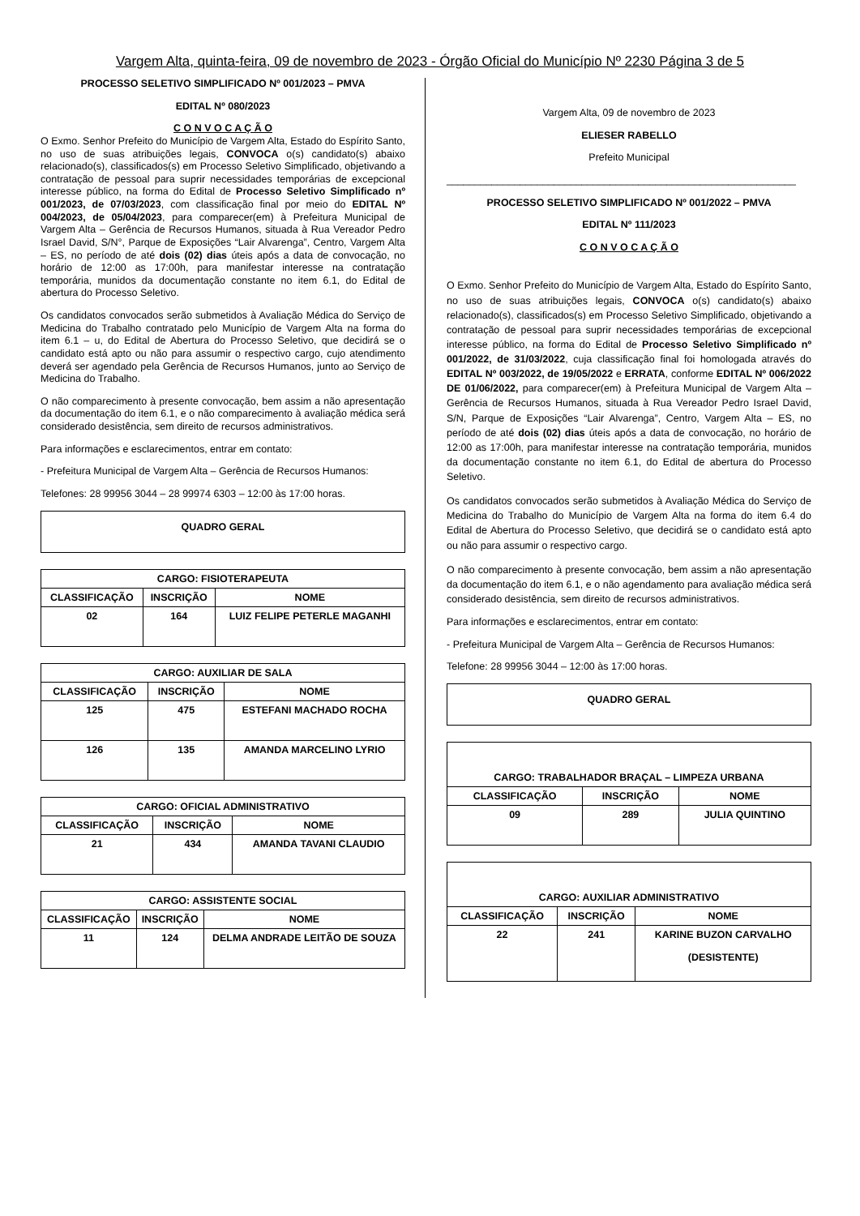Vargem Alta, quinta-feira, 09 de novembro de 2023 - Órgão Oficial do Município Nº 2230 Página 3 de 5
PROCESSO SELETIVO SIMPLIFICADO Nº 001/2023 – PMVA
EDITAL Nº 080/2023
C O N V O C A Ç Ã O
O Exmo. Senhor Prefeito do Município de Vargem Alta, Estado do Espírito Santo, no uso de suas atribuições legais, CONVOCA o(s) candidato(s) abaixo relacionado(s), classificados(s) em Processo Seletivo Simplificado, objetivando a contratação de pessoal para suprir necessidades temporárias de excepcional interesse público, na forma do Edital de Processo Seletivo Simplificado nº 001/2023, de 07/03/2023, com classificação final por meio do EDITAL Nº 004/2023, de 05/04/2023, para comparecer(em) à Prefeitura Municipal de Vargem Alta – Gerência de Recursos Humanos, situada à Rua Vereador Pedro Israel David, S/N°, Parque de Exposições “Lair Alvarenga”, Centro, Vargem Alta – ES, no período de até dois (02) dias úteis após a data de convocação, no horário de 12:00 as 17:00h, para manifestar interesse na contratação temporária, munidos da documentação constante no item 6.1, do Edital de abertura do Processo Seletivo.
Os candidatos convocados serão submetidos à Avaliação Médica do Serviço de Medicina do Trabalho contratado pelo Município de Vargem Alta na forma do item 6.1 – u, do Edital de Abertura do Processo Seletivo, que decidirá se o candidato está apto ou não para assumir o respectivo cargo, cujo atendimento deverá ser agendado pela Gerência de Recursos Humanos, junto ao Serviço de Medicina do Trabalho.
O não comparecimento à presente convocação, bem assim a não apresentação da documentação do item 6.1, e o não comparecimento à avaliação médica será considerado desistência, sem direito de recursos administrativos.
Para informações e esclarecimentos, entrar em contato:
- Prefeitura Municipal de Vargem Alta – Gerência de Recursos Humanos:
Telefones: 28 99956 3044 – 28 99974 6303 – 12:00 às 17:00 horas.
QUADRO GERAL
| CARGO: FISIOTERAPEUTA | | |
| --- | --- | --- |
| CLASSIFICAÇÃO | INSCRIÇÃO | NOME |
| 02 | 164 | LUIZ FELIPE PETERLE MAGANHI |
| CARGO: AUXILIAR DE SALA | | |
| --- | --- | --- |
| CLASSIFICAÇÃO | INSCRIÇÃO | NOME |
| 125 | 475 | ESTEFANI MACHADO ROCHA |
| 126 | 135 | AMANDA MARCELINO LYRIO |
| CARGO: OFICIAL ADMINISTRATIVO | | |
| --- | --- | --- |
| CLASSIFICAÇÃO | INSCRIÇÃO | NOME |
| 21 | 434 | AMANDA TAVANI CLAUDIO |
| CARGO: ASSISTENTE SOCIAL | | |
| --- | --- | --- |
| CLASSIFICAÇÃO | INSCRIÇÃO | NOME |
| 11 | 124 | DELMA ANDRADE LEITÃO DE SOUZA |
Vargem Alta, 09 de novembro de 2023
ELIESER RABELLO
Prefeito Municipal
______________________________________________________________
PROCESSO SELETIVO SIMPLIFICADO Nº 001/2022 – PMVA
EDITAL Nº 111/2023
C O N V O C A Ç Ã O
O Exmo. Senhor Prefeito do Município de Vargem Alta, Estado do Espírito Santo, no uso de suas atribuições legais, CONVOCA o(s) candidato(s) abaixo relacionado(s), classificados(s) em Processo Seletivo Simplificado, objetivando a contratação de pessoal para suprir necessidades temporárias de excepcional interesse público, na forma do Edital de Processo Seletivo Simplificado nº 001/2022, de 31/03/2022, cuja classificação final foi homologada através do EDITAL Nº 003/2022, de 19/05/2022 e ERRATA, conforme EDITAL Nº 006/2022 DE 01/06/2022, para comparecer(em) à Prefeitura Municipal de Vargem Alta – Gerência de Recursos Humanos, situada à Rua Vereador Pedro Israel David, S/N, Parque de Exposições “Lair Alvarenga”, Centro, Vargem Alta – ES, no período de até dois (02) dias úteis após a data de convocação, no horário de 12:00 as 17:00h, para manifestar interesse na contratação temporária, munidos da documentação constante no item 6.1, do Edital de abertura do Processo Seletivo.
Os candidatos convocados serão submetidos à Avaliação Médica do Serviço de Medicina do Trabalho do Município de Vargem Alta na forma do item 6.4 do Edital de Abertura do Processo Seletivo, que decidirá se o candidato está apto ou não para assumir o respectivo cargo.
O não comparecimento à presente convocação, bem assim a não apresentação da documentação do item 6.1, e o não agendamento para avaliação médica será considerado desistência, sem direito de recursos administrativos.
Para informações e esclarecimentos, entrar em contato:
- Prefeitura Municipal de Vargem Alta – Gerência de Recursos Humanos:
Telefone: 28 99956 3044 – 12:00 às 17:00 horas.
QUADRO GERAL
| CARGO: TRABALHADOR BRAÇAL – LIMPEZA URBANA | | |
| --- | --- | --- |
| CLASSIFICAÇÃO | INSCRIÇÃO | NOME |
| 09 | 289 | JULIA QUINTINO |
| CARGO: AUXILIAR ADMINISTRATIVO | | |
| --- | --- | --- |
| CLASSIFICAÇÃO | INSCRIÇÃO | NOME |
| 22 | 241 | KARINE BUZON CARVALHO (DESISTENTE) |